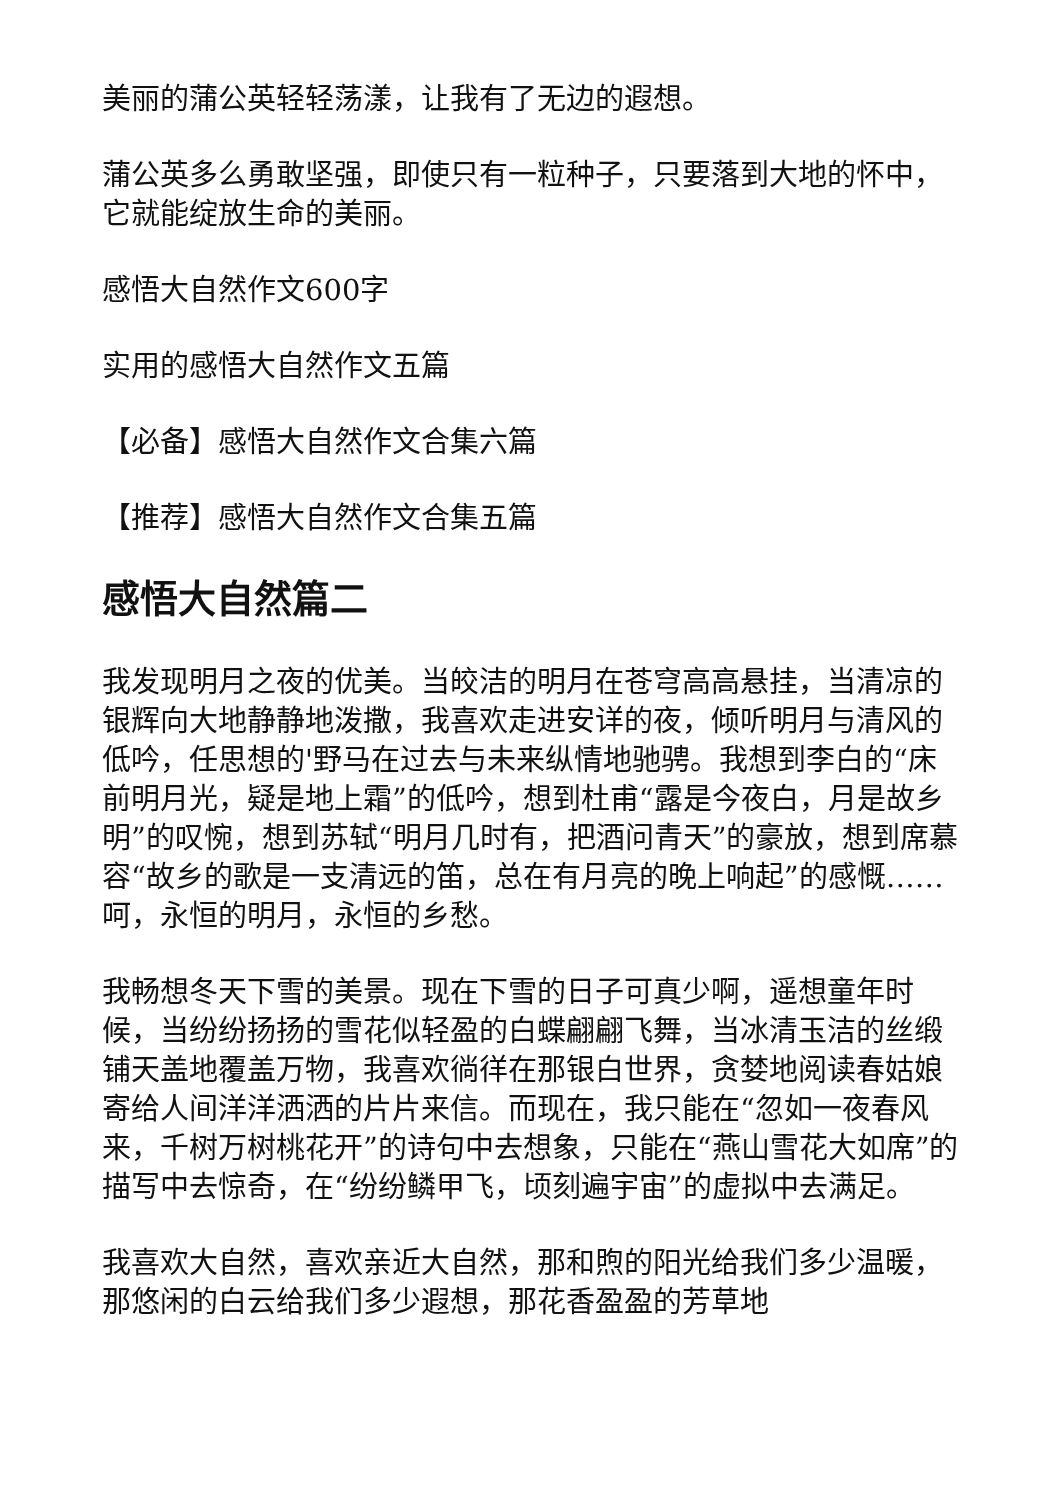美丽的蒲公英轻轻荡漾，让我有了无边的遐想。
蒲公英多么勇敢坚强，即使只有一粒种子，只要落到大地的怀中，它就能绽放生命的美丽。
感悟大自然作文600字
实用的感悟大自然作文五篇
【必备】感悟大自然作文合集六篇
【推荐】感悟大自然作文合集五篇
感悟大自然篇二
我发现明月之夜的优美。当皎洁的明月在苍穹高高悬挂，当清凉的银辉向大地静静地泼撒，我喜欢走进安详的夜，倾听明月与清风的低吟，任思想的'野马在过去与未来纵情地驰骋。我想到李白的“床前明月光，疑是地上霜”的低吟，想到杜甫“露是今夜白，月是故乡明”的叹惋，想到苏轼“明月几时有，把酒问青天”的豪放，想到席慕容“故乡的歌是一支清远的笛，总在有月亮的晚上响起”的感慨……呵，永恒的明月，永恒的乡愁。
我畅想冬天下雪的美景。现在下雪的日子可真少啊，遥想童年时候，当纷纷扬扬的雪花似轻盈的白蝶翩翩飞舞，当冰清玉洁的丝缎铺天盖地覆盖万物，我喜欢徜徉在那银白世界，贪婪地阅读春姑娘寄给人间洋洋洒洒的片片来信。而现在，我只能在“忽如一夜春风来，千树万树桃花开”的诗句中去想象，只能在“燕山雪花大如席”的描写中去惊奇，在“纷纷鳞甲飞，顷刻遍宇宙”的虚拟中去满足。
我喜欢大自然，喜欢亲近大自然，那和煦的阳光给我们多少温暖，那悠闲的白云给我们多少遐想，那花香盈盈的芳草地